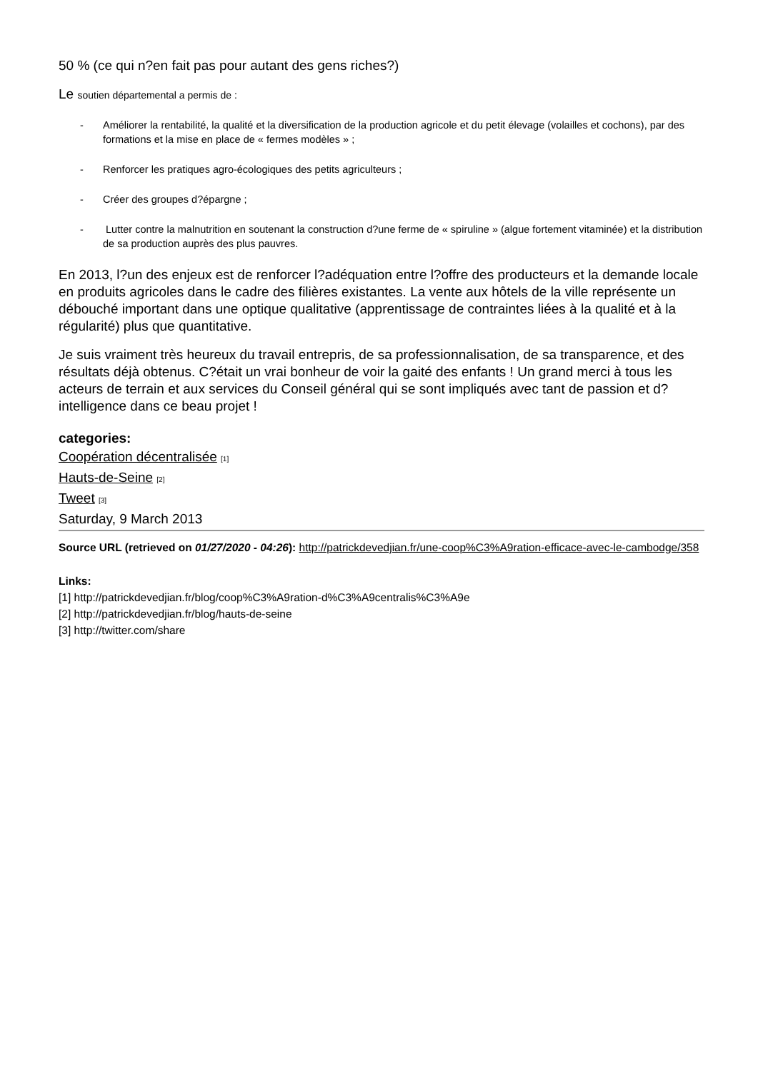50 % (ce qui n?en fait pas pour autant des gens riches?)
Le soutien départemental a permis de :
- Améliorer la rentabilité, la qualité et la diversification de la production agricole et du petit élevage (volailles et cochons), par des formations et la mise en place de « fermes modèles » ;
- Renforcer les pratiques agro-écologiques des petits agriculteurs ;
- Créer des groupes d?épargne ;
- Lutter contre la malnutrition en soutenant la construction d?une ferme de « spiruline » (algue fortement vitaminée) et la distribution de sa production auprès des plus pauvres.
En 2013, l?un des enjeux est de renforcer l?adéquation entre l?offre des producteurs et la demande locale en produits agricoles dans le cadre des filières existantes. La vente aux hôtels de la ville représente un débouché important dans une optique qualitative (apprentissage de contraintes liées à la qualité et à la régularité) plus que quantitative.
Je suis vraiment très heureux du travail entrepris, de sa professionnalisation, de sa transparence, et des résultats déjà obtenus. C?était un vrai bonheur de voir la gaité des enfants ! Un grand merci à tous les acteurs de terrain et aux services du Conseil général qui se sont impliqués avec tant de passion et d?intelligence dans ce beau projet !
categories:
Coopération décentralisée <sup>[1]</sup>
Hauts-de-Seine <sup>[2]</sup>
Tweet <sup>[3]</sup>
Saturday, 9 March 2013
Source URL (retrieved on 01/27/2020 - 04:26): http://patrickdevedjian.fr/une-coop%C3%A9ration-efficace-avec-le-cambodge/358
Links:
[1] http://patrickdevedjian.fr/blog/coop%C3%A9ration-d%C3%A9centralis%C3%A9e
[2] http://patrickdevedjian.fr/blog/hauts-de-seine
[3] http://twitter.com/share